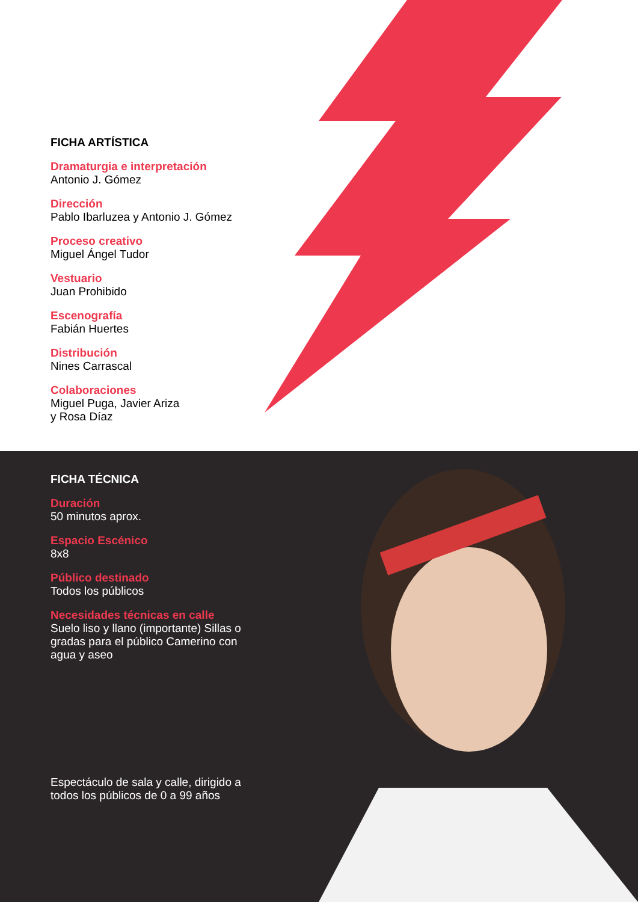FICHA ARTÍSTICA
Dramaturgia e interpretación
Antonio J. Gómez
Dirección
Pablo Ibarluzea y Antonio J. Gómez
Proceso creativo
Miguel Ángel Tudor
Vestuario
Juan Prohibido
Escenografía
Fabián Huertes
Distribución
Nines Carrascal
Colaboraciones
Miguel Puga, Javier Ariza
y Rosa Díaz
FICHA TÉCNICA
Duración
50 minutos aprox.
Espacio Escénico
8x8
Público destinado
Todos los públicos
Necesidades técnicas en calle
Suelo liso y llano (importante) Sillas o gradas para el público Camerino con agua y aseo
Espectáculo de sala y calle, dirigido a todos los públicos de 0 a 99 años